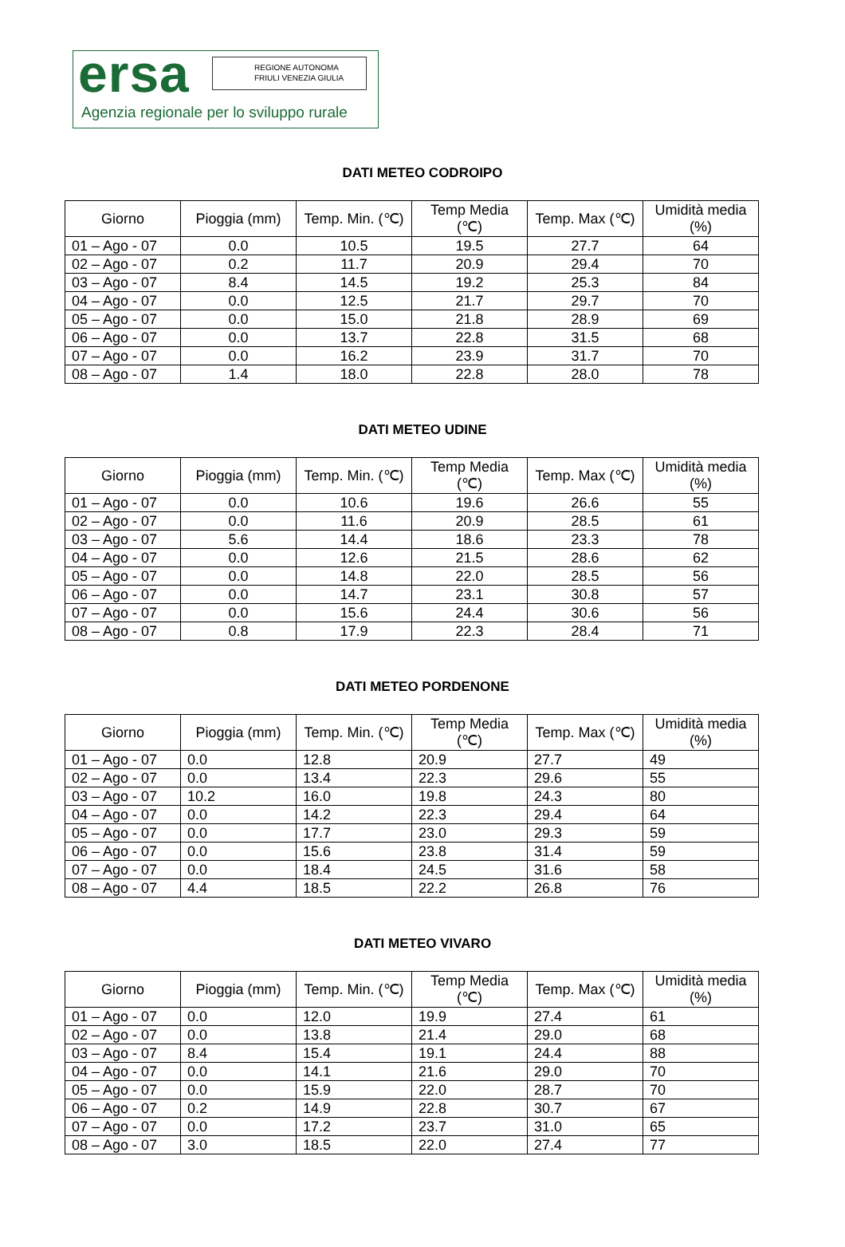ersa
REGIONE AUTONOMA
FRIULI VENEZIA GIULIA
Agenzia regionale per lo sviluppo rurale
DATI METEO CODROIPO
| Giorno | Pioggia (mm) | Temp. Min. (℃) | Temp Media (℃) | Temp. Max (℃) | Umidità media (%) |
| --- | --- | --- | --- | --- | --- |
| 01 – Ago - 07 | 0.0 | 10.5 | 19.5 | 27.7 | 64 |
| 02 – Ago - 07 | 0.2 | 11.7 | 20.9 | 29.4 | 70 |
| 03 – Ago - 07 | 8.4 | 14.5 | 19.2 | 25.3 | 84 |
| 04 – Ago - 07 | 0.0 | 12.5 | 21.7 | 29.7 | 70 |
| 05 – Ago - 07 | 0.0 | 15.0 | 21.8 | 28.9 | 69 |
| 06 – Ago - 07 | 0.0 | 13.7 | 22.8 | 31.5 | 68 |
| 07 – Ago - 07 | 0.0 | 16.2 | 23.9 | 31.7 | 70 |
| 08 – Ago - 07 | 1.4 | 18.0 | 22.8 | 28.0 | 78 |
DATI METEO UDINE
| Giorno | Pioggia (mm) | Temp. Min. (℃) | Temp Media (℃) | Temp. Max (℃) | Umidità media (%) |
| --- | --- | --- | --- | --- | --- |
| 01 – Ago - 07 | 0.0 | 10.6 | 19.6 | 26.6 | 55 |
| 02 – Ago - 07 | 0.0 | 11.6 | 20.9 | 28.5 | 61 |
| 03 – Ago - 07 | 5.6 | 14.4 | 18.6 | 23.3 | 78 |
| 04 – Ago - 07 | 0.0 | 12.6 | 21.5 | 28.6 | 62 |
| 05 – Ago - 07 | 0.0 | 14.8 | 22.0 | 28.5 | 56 |
| 06 – Ago - 07 | 0.0 | 14.7 | 23.1 | 30.8 | 57 |
| 07 – Ago - 07 | 0.0 | 15.6 | 24.4 | 30.6 | 56 |
| 08 – Ago - 07 | 0.8 | 17.9 | 22.3 | 28.4 | 71 |
DATI METEO PORDENONE
| Giorno | Pioggia (mm) | Temp. Min. (℃) | Temp Media (℃) | Temp. Max (℃) | Umidità media (%) |
| --- | --- | --- | --- | --- | --- |
| 01 – Ago - 07 | 0.0 | 12.8 | 20.9 | 27.7 | 49 |
| 02 – Ago - 07 | 0.0 | 13.4 | 22.3 | 29.6 | 55 |
| 03 – Ago - 07 | 10.2 | 16.0 | 19.8 | 24.3 | 80 |
| 04 – Ago - 07 | 0.0 | 14.2 | 22.3 | 29.4 | 64 |
| 05 – Ago - 07 | 0.0 | 17.7 | 23.0 | 29.3 | 59 |
| 06 – Ago - 07 | 0.0 | 15.6 | 23.8 | 31.4 | 59 |
| 07 – Ago - 07 | 0.0 | 18.4 | 24.5 | 31.6 | 58 |
| 08 – Ago - 07 | 4.4 | 18.5 | 22.2 | 26.8 | 76 |
DATI METEO VIVARO
| Giorno | Pioggia (mm) | Temp. Min. (℃) | Temp Media (℃) | Temp. Max (℃) | Umidità media (%) |
| --- | --- | --- | --- | --- | --- |
| 01 – Ago - 07 | 0.0 | 12.0 | 19.9 | 27.4 | 61 |
| 02 – Ago - 07 | 0.0 | 13.8 | 21.4 | 29.0 | 68 |
| 03 – Ago - 07 | 8.4 | 15.4 | 19.1 | 24.4 | 88 |
| 04 – Ago - 07 | 0.0 | 14.1 | 21.6 | 29.0 | 70 |
| 05 – Ago - 07 | 0.0 | 15.9 | 22.0 | 28.7 | 70 |
| 06 – Ago - 07 | 0.2 | 14.9 | 22.8 | 30.7 | 67 |
| 07 – Ago - 07 | 0.0 | 17.2 | 23.7 | 31.0 | 65 |
| 08 – Ago - 07 | 3.0 | 18.5 | 22.0 | 27.4 | 77 |